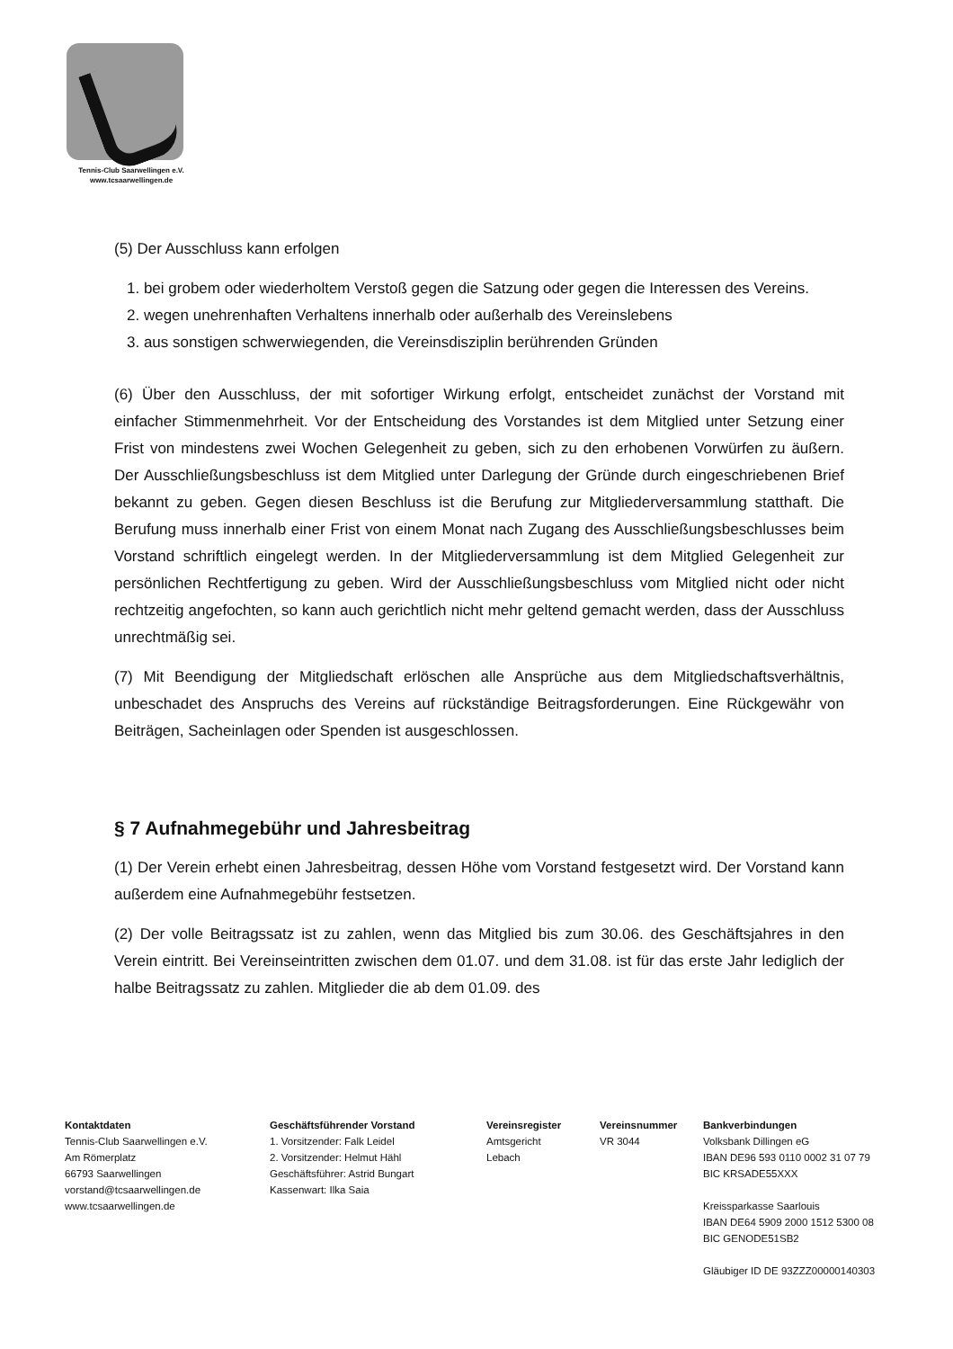Tennis-Club Saarwellingen e.V.
www.tcsaarwellingen.de
(5) Der Ausschluss kann erfolgen
1. bei grobem oder wiederholtem Verstoß gegen die Satzung oder gegen die Interessen des Vereins.
2. wegen unehrenhaften Verhaltens innerhalb oder außerhalb des Vereinslebens
3. aus sonstigen schwerwiegenden, die Vereinsdisziplin berührenden Gründen
(6) Über den Ausschluss, der mit sofortiger Wirkung erfolgt, entscheidet zunächst der Vorstand mit einfacher Stimmenmehrheit. Vor der Entscheidung des Vorstandes ist dem Mitglied unter Setzung einer Frist von mindestens zwei Wochen Gelegenheit zu geben, sich zu den erhobenen Vorwürfen zu äußern. Der Ausschließungsbeschluss ist dem Mitglied unter Darlegung der Gründe durch eingeschriebenen Brief bekannt zu geben. Gegen diesen Beschluss ist die Berufung zur Mitgliederversammlung statthaft. Die Berufung muss innerhalb einer Frist von einem Monat nach Zugang des Ausschließungsbeschlusses beim Vorstand schriftlich eingelegt werden. In der Mitgliederversammlung ist dem Mitglied Gelegenheit zur persönlichen Rechtfertigung zu geben. Wird der Ausschließungsbeschluss vom Mitglied nicht oder nicht rechtzeitig angefochten, so kann auch gerichtlich nicht mehr geltend gemacht werden, dass der Ausschluss unrechtmäßig sei.
(7) Mit Beendigung der Mitgliedschaft erlöschen alle Ansprüche aus dem Mitgliedschaftsverhältnis, unbeschadet des Anspruchs des Vereins auf rückständige Beitragsforderungen. Eine Rückgewähr von Beiträgen, Sacheinlagen oder Spenden ist ausgeschlossen.
§ 7 Aufnahmegebühr und Jahresbeitrag
(1) Der Verein erhebt einen Jahresbeitrag, dessen Höhe vom Vorstand festgesetzt wird. Der Vorstand kann außerdem eine Aufnahmegebühr festsetzen.
(2) Der volle Beitragssatz ist zu zahlen, wenn das Mitglied bis zum 30.06. des Geschäftsjahres in den Verein eintritt. Bei Vereinseintritten zwischen dem 01.07. und dem 31.08. ist für das erste Jahr lediglich der halbe Beitragssatz zu zahlen. Mitglieder die ab dem 01.09. des
Kontaktdaten
Tennis-Club Saarwellingen e.V.
Am Römerplatz
66793 Saarwellingen
vorstand@tcsaarwellingen.de
www.tcsaarwellingen.de
Geschäftsführender Vorstand
1. Vorsitzender: Falk Leidel
2. Vorsitzender: Helmut Hähl
Geschäftsführer: Astrid Bungart
Kassenwart: Ilka Saia
Vereinsregister
Amtsgericht
Lebach
Vereinsnummer
VR 3044
Bankverbindungen
Volksbank Dillingen eG
IBAN DE96 593 0110 0002 31 07 79
BIC KRSADE55XXX
Kreissparkasse Saarlouis
IBAN DE64 5909 2000 1512 5300 08
BIC GENODE51SB2
Gläubiger ID DE 93ZZZ00000140303